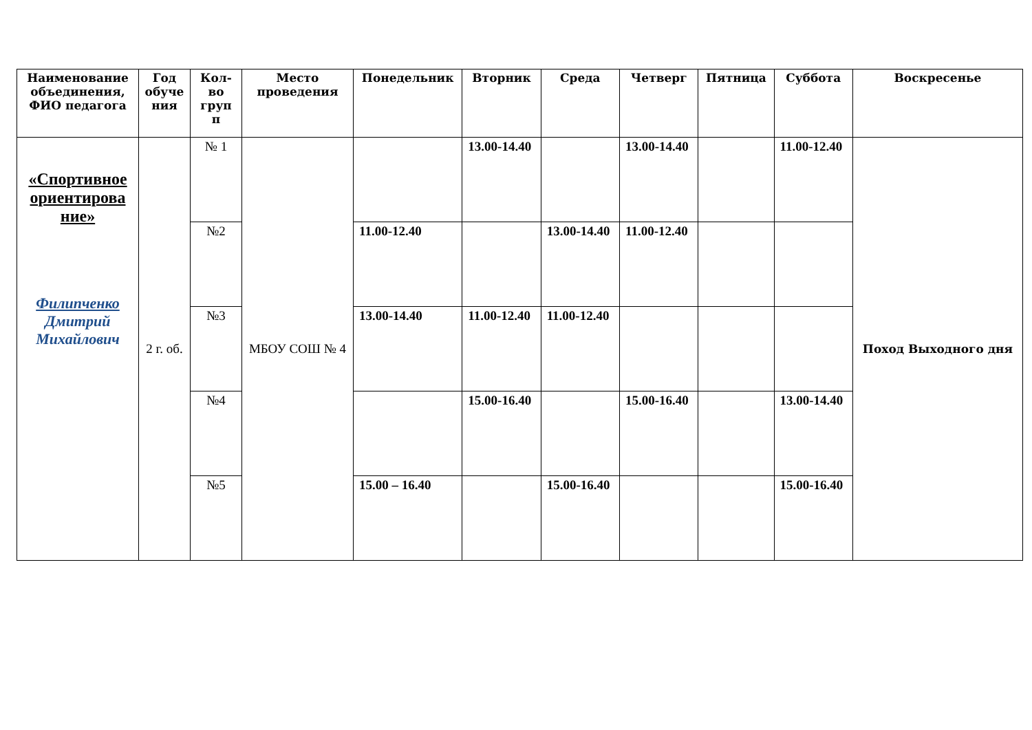| Наименование объединения, ФИО педагога | Год обуче ния | Кол-во груп п | Место проведения | Понедельник | Вторник | Среда | Четверг | Пятница | Суббота | Воскресенье |
| --- | --- | --- | --- | --- | --- | --- | --- | --- | --- | --- |
| «Спортивное ориентирова ние» Филипченко Дмитрий Михайлович | 2 г. об. | № 1 | МБОУ СОШ № 4 | | 13.00-14.40 | | 13.00-14.40 | | 11.00-12.40 | Поход Выходного дня |
| | | №2 | | 11.00-12.40 | | 13.00-14.40 | 11.00-12.40 | | | |
| | | №3 | | 13.00-14.40 | 11.00-12.40 | 11.00-12.40 | | | | |
| | | №4 | | | 15.00-16.40 | | 15.00-16.40 | | 13.00-14.40 | |
| | | №5 | | 15.00 – 16.40 | | 15.00-16.40 | | | 15.00-16.40 | |